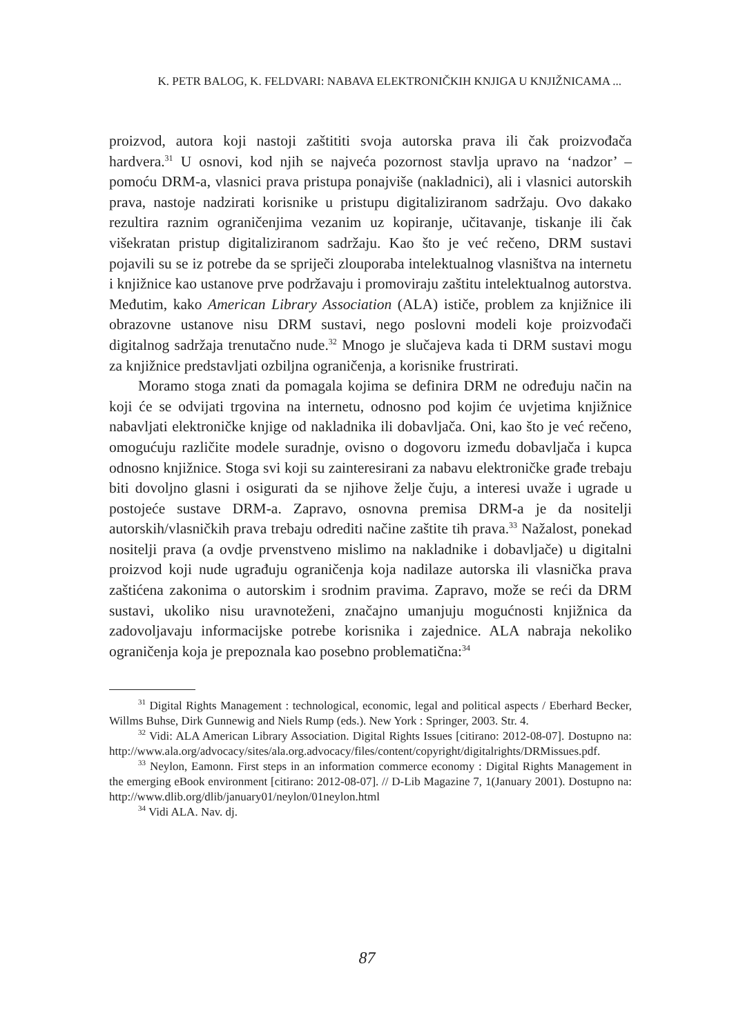K. PETR BALOG, K. FELDVARI: NABAVA ELEKTRONIČKIH KNJIGA U KNJIŽNICAMA ...
proizvod, autora koji nastoji zaštititi svoja autorska prava ili čak proizvođača hardvera.<sup>31</sup> U osnovi, kod njih se najveća pozornost stavlja upravo na ‘nadzor’ – pomoću DRM-a, vlasnici prava pristupa ponajviše (nakladnici), ali i vlasnici autorskih prava, nastoje nadzirati korisnike u pristupu digitaliziranom sadržaju. Ovo dakako rezultira raznim ograničenjima vezanim uz kopiranje, učitavanje, tiskanje ili čak višekratan pristup digitaliziranom sadržaju. Kao što je već rečeno, DRM sustavi pojavili su se iz potrebe da se spriječi zlouporaba intelektualnog vlasništva na internetu i knjižnice kao ustanove prve podržavaju i promoviraju zaštitu intelektualnog autorstva. Međutim, kako American Library Association (ALA) ističe, problem za knjižnice ili obrazovne ustanove nisu DRM sustavi, nego poslovni modeli koje proizvođači digitalnog sadržaja trenutačno nude.<sup>32</sup> Mnogo je slučajeva kada ti DRM sustavi mogu za knjižnice predstavljati ozbiljna ograničenja, a korisnike frustrirati.
Moramo stoga znati da pomagala kojima se definira DRM ne određuju način na koji će se odvijati trgovina na internetu, odnosno pod kojim će uvjetima knjižnice nabavljati elektroničke knjige od nakladnika ili dobavljača. Oni, kao što je već rečeno, omogućuju različite modele suradnje, ovisno o dogovoru između dobavljača i kupca odnosno knjižnice. Stoga svi koji su zainteresirani za nabavu elektroničke građe trebaju biti dovoljno glasni i osigurati da se njihove želje čuju, a interesi uvaže i ugrade u postojeće sustave DRM-a. Zapravo, osnovna premisa DRM-a je da nositelji autorskih/vlasničkih prava trebaju odrediti načine zaštite tih prava.<sup>33</sup> Nažalost, ponekad nositelji prava (a ovdje prvenstveno mislimo na nakladnike i dobavljače) u digitalni proizvod koji nude ugrađuju ograničenja koja nadilaze autorska ili vlasnička prava zaštićena zakonima o autorskim i srodnim pravima. Zapravo, može se reći da DRM sustavi, ukoliko nisu uravnoteženi, značajno umanjuju mogućnosti knjižnica da zadovoljavaju informacijske potrebe korisnika i zajednice. ALA nabraja nekoliko ograničenja koja je prepoznala kao posebno problematična:<sup>34</sup>
<sup>31</sup> Digital Rights Management : technological, economic, legal and political aspects / Eberhard Becker, Willms Buhse, Dirk Gunnewig and Niels Rump (eds.). New York : Springer, 2003. Str. 4.
<sup>32</sup> Vidi: ALA American Library Association. Digital Rights Issues [citirano: 2012-08-07]. Dostupno na: http://www.ala.org/advocacy/sites/ala.org.advocacy/files/content/copyright/digitalrights/DRMissues.pdf.
<sup>33</sup> Neylon, Eamonn. First steps in an information commerce economy : Digital Rights Management in the emerging eBook environment [citirano: 2012-08-07]. // D-Lib Magazine 7, 1(January 2001). Dostupno na: http://www.dlib.org/dlib/january01/neylon/01neylon.html
<sup>34</sup> Vidi ALA. Nav. dj.
87